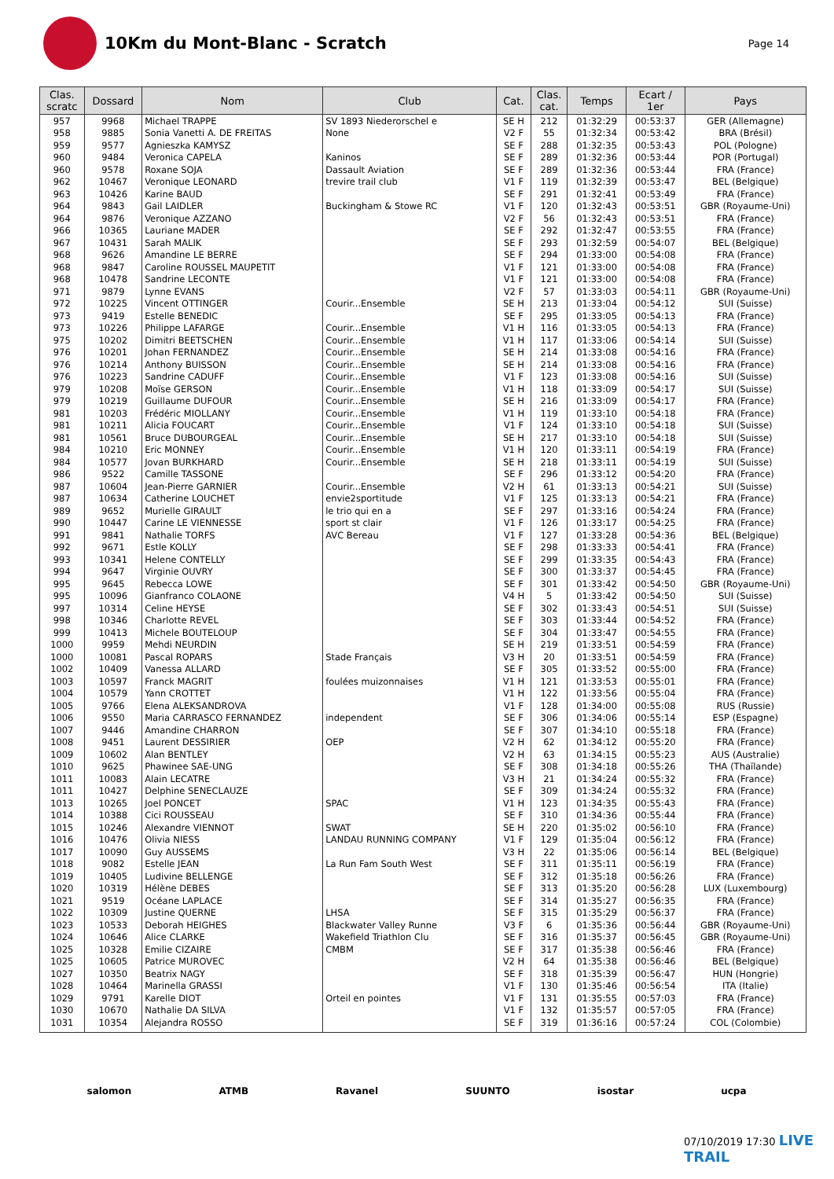10Km du Mont-Blanc - Scratch
Page 14
| Clas. scratc | Dossard | Nom | Club | Cat. | Clas. cat. | Temps | Ecart / 1er | Pays |
| --- | --- | --- | --- | --- | --- | --- | --- | --- |
| 957 | 9968 | Michael TRAPPE | SV 1893 Niederorschel e | SE H | 212 | 01:32:29 | 00:53:37 | GER (Allemagne) |
| 958 | 9885 | Sonia Vanetti A. DE FREITAS | None | V2 F | 55 | 01:32:34 | 00:53:42 | BRA (Brésil) |
| 959 | 9577 | Agnieszka KAMYSZ | | SE F | 288 | 01:32:35 | 00:53:43 | POL (Pologne) |
| 960 | 9484 | Veronica CAPELA | Kaninos | SE F | 289 | 01:32:36 | 00:53:44 | POR (Portugal) |
| 960 | 9578 | Roxane SOJA | Dassault Aviation | SE F | 289 | 01:32:36 | 00:53:44 | FRA (France) |
| 962 | 10467 | Veronique LEONARD | trevire trail club | V1 F | 119 | 01:32:39 | 00:53:47 | BEL (Belgique) |
| 963 | 10426 | Karine BAUD | | SE F | 291 | 01:32:41 | 00:53:49 | FRA (France) |
| 964 | 9843 | Gail LAIDLER | Buckingham & Stowe RC | V1 F | 120 | 01:32:43 | 00:53:51 | GBR (Royaume-Uni) |
| 964 | 9876 | Veronique AZZANO | | V2 F | 56 | 01:32:43 | 00:53:51 | FRA (France) |
| 966 | 10365 | Lauriane MADER | | SE F | 292 | 01:32:47 | 00:53:55 | FRA (France) |
| 967 | 10431 | Sarah MALIK | | SE F | 293 | 01:32:59 | 00:54:07 | BEL (Belgique) |
| 968 | 9626 | Amandine LE BERRE | | SE F | 294 | 01:33:00 | 00:54:08 | FRA (France) |
| 968 | 9847 | Caroline ROUSSEL MAUPETIT | | V1 F | 121 | 01:33:00 | 00:54:08 | FRA (France) |
| 968 | 10478 | Sandrine LECONTE | | V1 F | 121 | 01:33:00 | 00:54:08 | FRA (France) |
| 971 | 9879 | Lynne EVANS | | V2 F | 57 | 01:33:03 | 00:54:11 | GBR (Royaume-Uni) |
| 972 | 10225 | Vincent OTTINGER | Courir...Ensemble | SE H | 213 | 01:33:04 | 00:54:12 | SUI (Suisse) |
| 973 | 9419 | Estelle BENEDIC | | SE F | 295 | 01:33:05 | 00:54:13 | FRA (France) |
| 973 | 10226 | Philippe LAFARGE | Courir...Ensemble | V1 H | 116 | 01:33:05 | 00:54:13 | FRA (France) |
| 975 | 10202 | Dimitri BEETSCHEN | Courir...Ensemble | V1 H | 117 | 01:33:06 | 00:54:14 | SUI (Suisse) |
| 976 | 10201 | Johan FERNANDEZ | Courir...Ensemble | SE H | 214 | 01:33:08 | 00:54:16 | FRA (France) |
| 976 | 10214 | Anthony BUISSON | Courir...Ensemble | SE H | 214 | 01:33:08 | 00:54:16 | FRA (France) |
| 976 | 10223 | Sandrine CADUFF | Courir...Ensemble | V1 F | 123 | 01:33:08 | 00:54:16 | SUI (Suisse) |
| 979 | 10208 | Moïse GERSON | Courir...Ensemble | V1 H | 118 | 01:33:09 | 00:54:17 | SUI (Suisse) |
| 979 | 10219 | Guillaume DUFOUR | Courir...Ensemble | SE H | 216 | 01:33:09 | 00:54:17 | FRA (France) |
| 981 | 10203 | Frédéric MIOLLANY | Courir...Ensemble | V1 H | 119 | 01:33:10 | 00:54:18 | FRA (France) |
| 981 | 10211 | Alicia FOUCART | Courir...Ensemble | V1 F | 124 | 01:33:10 | 00:54:18 | SUI (Suisse) |
| 981 | 10561 | Bruce DUBOURGEAL | Courir...Ensemble | SE H | 217 | 01:33:10 | 00:54:18 | SUI (Suisse) |
| 984 | 10210 | Eric MONNEY | Courir...Ensemble | V1 H | 120 | 01:33:11 | 00:54:19 | FRA (France) |
| 984 | 10577 | Jovan BURKHARD | Courir...Ensemble | SE H | 218 | 01:33:11 | 00:54:19 | SUI (Suisse) |
| 986 | 9522 | Camille TASSONE | | SE F | 296 | 01:33:12 | 00:54:20 | FRA (France) |
| 987 | 10604 | Jean-Pierre GARNIER | Courir...Ensemble | V2 H | 61 | 01:33:13 | 00:54:21 | SUI (Suisse) |
| 987 | 10634 | Catherine LOUCHET | envie2sportitude | V1 F | 125 | 01:33:13 | 00:54:21 | FRA (France) |
| 989 | 9652 | Murielle GIRAULT | le trio qui en a | SE F | 297 | 01:33:16 | 00:54:24 | FRA (France) |
| 990 | 10447 | Carine LE VIENNESSE | sport st clair | V1 F | 126 | 01:33:17 | 00:54:25 | FRA (France) |
| 991 | 9841 | Nathalie TORFS | AVC Bereau | V1 F | 127 | 01:33:28 | 00:54:36 | BEL (Belgique) |
| 992 | 9671 | Estle KOLLY | | SE F | 298 | 01:33:33 | 00:54:41 | FRA (France) |
| 993 | 10341 | Helene CONTELLY | | SE F | 299 | 01:33:35 | 00:54:43 | FRA (France) |
| 994 | 9647 | Virginie OUVRY | | SE F | 300 | 01:33:37 | 00:54:45 | FRA (France) |
| 995 | 9645 | Rebecca LOWE | | SE F | 301 | 01:33:42 | 00:54:50 | GBR (Royaume-Uni) |
| 995 | 10096 | Gianfranco COLAONE | | V4 H | 5 | 01:33:42 | 00:54:50 | SUI (Suisse) |
| 997 | 10314 | Celine HEYSE | | SE F | 302 | 01:33:43 | 00:54:51 | SUI (Suisse) |
| 998 | 10346 | Charlotte REVEL | | SE F | 303 | 01:33:44 | 00:54:52 | FRA (France) |
| 999 | 10413 | Michele BOUTELOUP | | SE F | 304 | 01:33:47 | 00:54:55 | FRA (France) |
| 1000 | 9959 | Mehdi NEURDIN | | SE H | 219 | 01:33:51 | 00:54:59 | FRA (France) |
| 1000 | 10081 | Pascal ROPARS | Stade Français | V3 H | 20 | 01:33:51 | 00:54:59 | FRA (France) |
| 1002 | 10409 | Vanessa ALLARD | | SE F | 305 | 01:33:52 | 00:55:00 | FRA (France) |
| 1003 | 10597 | Franck MAGRIT | foulées muizonnaises | V1 H | 121 | 01:33:53 | 00:55:01 | FRA (France) |
| 1004 | 10579 | Yann CROTTET | | V1 H | 122 | 01:33:56 | 00:55:04 | FRA (France) |
| 1005 | 9766 | Elena ALEKSANDROVA | | V1 F | 128 | 01:34:00 | 00:55:08 | RUS (Russie) |
| 1006 | 9550 | Maria CARRASCO FERNANDEZ | independent | SE F | 306 | 01:34:06 | 00:55:14 | ESP (Espagne) |
| 1007 | 9446 | Amandine CHARRON | | SE F | 307 | 01:34:10 | 00:55:18 | FRA (France) |
| 1008 | 9451 | Laurent DESSIRIER | OEP | V2 H | 62 | 01:34:12 | 00:55:20 | FRA (France) |
| 1009 | 10602 | Alan BENTLEY | | V2 H | 63 | 01:34:15 | 00:55:23 | AUS (Australie) |
| 1010 | 9625 | Phawinee SAE-UNG | | SE F | 308 | 01:34:18 | 00:55:26 | THA (Thaïlande) |
| 1011 | 10083 | Alain LECATRE | | V3 H | 21 | 01:34:24 | 00:55:32 | FRA (France) |
| 1011 | 10427 | Delphine SENECLAUZE | | SE F | 309 | 01:34:24 | 00:55:32 | FRA (France) |
| 1013 | 10265 | Joel PONCET | SPAC | V1 H | 123 | 01:34:35 | 00:55:43 | FRA (France) |
| 1014 | 10388 | Cici ROUSSEAU | | SE F | 310 | 01:34:36 | 00:55:44 | FRA (France) |
| 1015 | 10246 | Alexandre VIENNOT | SWAT | SE H | 220 | 01:35:02 | 00:56:10 | FRA (France) |
| 1016 | 10476 | Olivia NIESS | LANDAU RUNNING COMPANY | V1 F | 129 | 01:35:04 | 00:56:12 | FRA (France) |
| 1017 | 10090 | Guy AUSSEMS | | V3 H | 22 | 01:35:06 | 00:56:14 | BEL (Belgique) |
| 1018 | 9082 | Estelle JEAN | La Run Fam South West | SE F | 311 | 01:35:11 | 00:56:19 | FRA (France) |
| 1019 | 10405 | Ludivine BELLENGE | | SE F | 312 | 01:35:18 | 00:56:26 | FRA (France) |
| 1020 | 10319 | Hélène DEBES | | SE F | 313 | 01:35:20 | 00:56:28 | LUX (Luxembourg) |
| 1021 | 9519 | Océane LAPLACE | | SE F | 314 | 01:35:27 | 00:56:35 | FRA (France) |
| 1022 | 10309 | Justine QUERNE | LHSA | SE F | 315 | 01:35:29 | 00:56:37 | FRA (France) |
| 1023 | 10533 | Deborah HEIGHES | Blackwater Valley Runne | V3 F | 6 | 01:35:36 | 00:56:44 | GBR (Royaume-Uni) |
| 1024 | 10646 | Alice CLARKE | Wakefield Triathlon Clu | SE F | 316 | 01:35:37 | 00:56:45 | GBR (Royaume-Uni) |
| 1025 | 10328 | Emilie CIZAIRE | CMBM | SE F | 317 | 01:35:38 | 00:56:46 | FRA (France) |
| 1025 | 10605 | Patrice MUROVEC | | V2 H | 64 | 01:35:38 | 00:56:46 | BEL (Belgique) |
| 1027 | 10350 | Beatrix NAGY | | SE F | 318 | 01:35:39 | 00:56:47 | HUN (Hongrie) |
| 1028 | 10464 | Marinella GRASSI | | V1 F | 130 | 01:35:46 | 00:56:54 | ITA (Italie) |
| 1029 | 9791 | Karelle DIOT | Orteil en pointes | V1 F | 131 | 01:35:55 | 00:57:03 | FRA (France) |
| 1030 | 10670 | Nathalie DA SILVA | | V1 F | 132 | 01:35:57 | 00:57:05 | FRA (France) |
| 1031 | 10354 | Alejandra ROSSO | | SE F | 319 | 01:36:16 | 00:57:24 | COL (Colombie) |
salomon ATMB Ravanel SUUNTO isostar ucpa
07/10/2019 17:30 LIVE TRAIL